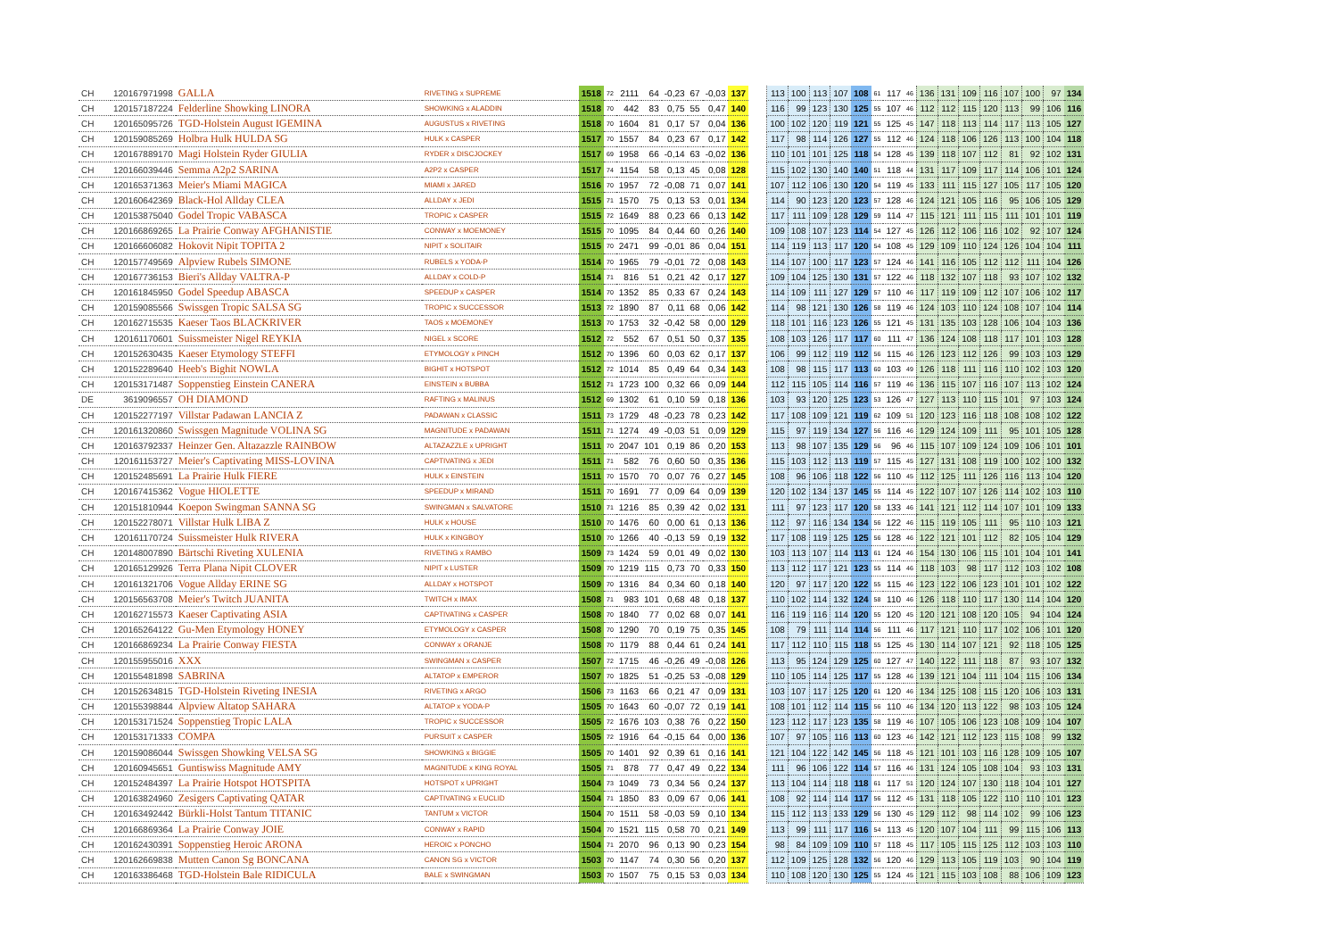| CH | 120167971998 | GALLA | RIVETING x SUPREME | 1518 | 72 | 2111 | 64 | -0,23 | 67 | -0,03 | 137 | | 113 | 100 | 113 | 107 | 108 | 61 | 117 | 46 | 136 | 131 | 109 | 116 | 107 | 100 | 97 | 134 |
| CH | 120157187224 | Felderline Showking LINORA | SHOWKING x ALADDIN | 1518 | 70 | 442 | 83 | 0,75 | 55 | 0,47 | 140 | | 116 | 99 | 123 | 130 | 125 | 55 | 107 | 46 | 112 | 112 | 115 | 120 | 113 | 99 | 106 | 116 |
| CH | 120165095726 | TGD-Holstein August IGEMINA | AUGUSTUS x RIVETING | 1518 | 70 | 1604 | 81 | 0,17 | 57 | 0,04 | 136 | | 100 | 102 | 120 | 119 | 121 | 55 | 125 | 45 | 147 | 118 | 113 | 114 | 117 | 113 | 105 | 127 |
| CH | 120159085269 | Holbra Hulk HULDA SG | HULK x CASPER | 1517 | 70 | 1557 | 84 | 0,23 | 67 | 0,17 | 142 | | 117 | 98 | 114 | 126 | 127 | 55 | 112 | 46 | 124 | 118 | 106 | 126 | 113 | 100 | 104 | 118 |
| CH | 120167889170 | Magi Holstein Ryder GIULIA | RYDER x DISCJOCKEY | 1517 | 69 | 1958 | 66 | -0,14 | 63 | -0,02 | 136 | | 110 | 101 | 101 | 125 | 118 | 54 | 128 | 45 | 139 | 118 | 107 | 112 | 81 | 92 | 102 | 131 |
| CH | 120166039446 | Semma A2p2 SARINA | A2P2 x CASPER | 1517 | 74 | 1154 | 58 | 0,13 | 45 | 0,08 | 128 | | 115 | 102 | 130 | 140 | 140 | 51 | 118 | 44 | 131 | 117 | 109 | 117 | 114 | 106 | 101 | 124 |
| CH | 120165371363 | Meier's Miami MAGICA | MIAMI x JARED | 1516 | 70 | 1957 | 72 | -0,08 | 71 | 0,07 | 141 | | 107 | 112 | 106 | 130 | 120 | 54 | 119 | 45 | 133 | 111 | 115 | 127 | 105 | 117 | 105 | 120 |
| CH | 120160642369 | Black-Hol Allday CLEA | ALLDAY x JEDI | 1515 | 71 | 1570 | 75 | 0,13 | 53 | 0,01 | 134 | | 114 | 90 | 123 | 120 | 123 | 57 | 128 | 46 | 124 | 121 | 105 | 116 | 95 | 106 | 105 | 129 |
| CH | 120153875040 | Godel Tropic VABASCA | TROPIC x CASPER | 1515 | 72 | 1649 | 88 | 0,23 | 66 | 0,13 | 142 | | 117 | 111 | 109 | 128 | 129 | 59 | 114 | 47 | 115 | 121 | 111 | 115 | 111 | 101 | 101 | 119 |
| CH | 120166869265 | La Prairie Conway AFGHANISTIE | CONWAY x MOEMONEY | 1515 | 70 | 1095 | 84 | 0,44 | 60 | 0,26 | 140 | | 109 | 108 | 107 | 123 | 114 | 54 | 127 | 45 | 126 | 112 | 106 | 116 | 102 | 92 | 107 | 124 |
| CH | 120166606082 | Hokovit Nipit TOPITA 2 | NIPIT x SOLITAIR | 1515 | 70 | 2471 | 99 | -0,01 | 86 | 0,04 | 151 | | 114 | 119 | 113 | 117 | 120 | 54 | 108 | 45 | 129 | 109 | 110 | 124 | 126 | 104 | 104 | 111 |
| CH | 120157749569 | Alpview Rubels SIMONE | RUBELS x YODA-P | 1514 | 70 | 1965 | 79 | -0,01 | 72 | 0,08 | 143 | | 114 | 107 | 100 | 117 | 123 | 57 | 124 | 46 | 141 | 116 | 105 | 112 | 112 | 111 | 104 | 126 |
| CH | 120167736153 | Bieri's Allday VALTRA-P | ALLDAY x COLD-P | 1514 | 71 | 816 | 51 | 0,21 | 42 | 0,17 | 127 | | 109 | 104 | 125 | 130 | 131 | 57 | 122 | 46 | 118 | 132 | 107 | 118 | 93 | 107 | 102 | 132 |
| CH | 120161845950 | Godel Speedup ABASCA | SPEEDUP x CASPER | 1514 | 70 | 1352 | 85 | 0,33 | 67 | 0,24 | 143 | | 114 | 109 | 111 | 127 | 129 | 57 | 110 | 46 | 117 | 119 | 109 | 112 | 107 | 106 | 102 | 117 |
| CH | 120159085566 | Swissgen Tropic SALSA SG | TROPIC x SUCCESSOR | 1513 | 72 | 1890 | 87 | 0,11 | 68 | 0,06 | 142 | | 114 | 98 | 121 | 130 | 126 | 58 | 119 | 46 | 124 | 103 | 110 | 124 | 108 | 107 | 104 | 114 |
| CH | 120162715535 | Kaeser Taos BLACKRIVER | TAOS x MOEMONEY | 1513 | 70 | 1753 | 32 | -0,42 | 58 | 0,00 | 129 | | 118 | 101 | 116 | 123 | 126 | 55 | 121 | 45 | 131 | 135 | 103 | 128 | 106 | 104 | 103 | 136 |
| CH | 120161170601 | Suissmeister Nigel REYKIA | NIGEL x SCORE | 1512 | 72 | 552 | 67 | 0,51 | 50 | 0,37 | 135 | | 108 | 103 | 126 | 117 | 117 | 60 | 111 | 47 | 136 | 124 | 108 | 118 | 117 | 101 | 103 | 128 |
| CH | 120152630435 | Kaeser Etymology STEFFI | ETYMOLOGY x PINCH | 1512 | 70 | 1396 | 60 | 0,03 | 62 | 0,17 | 137 | | 106 | 99 | 112 | 119 | 112 | 56 | 115 | 46 | 126 | 123 | 112 | 126 | 99 | 103 | 103 | 129 |
| CH | 120152289640 | Heeb's Bighit NOWLA | BIGHIT x HOTSPOT | 1512 | 72 | 1014 | 85 | 0,49 | 64 | 0,34 | 143 | | 108 | 98 | 115 | 117 | 113 | 60 | 103 | 49 | 126 | 118 | 111 | 116 | 110 | 102 | 103 | 120 |
| CH | 120153171487 | Soppenstieg Einstein CANERA | EINSTEIN x BUBBA | 1512 | 71 | 1723 | 100 | 0,32 | 66 | 0,09 | 144 | | 112 | 115 | 105 | 114 | 116 | 57 | 119 | 46 | 136 | 115 | 107 | 116 | 107 | 113 | 102 | 124 |
| DE | 3619096557 | OH DIAMOND | RAFTING x MALINUS | 1512 | 69 | 1302 | 61 | 0,10 | 59 | 0,18 | 136 | | 103 | 93 | 120 | 125 | 123 | 53 | 126 | 47 | 127 | 113 | 110 | 115 | 101 | 97 | 103 | 124 |
| CH | 120152277197 | Villstar Padawan LANCIA Z | PADAWAN x CLASSIC | 1511 | 73 | 1729 | 48 | -0,23 | 78 | 0,23 | 142 | | 117 | 108 | 109 | 121 | 119 | 62 | 109 | 51 | 120 | 123 | 116 | 118 | 108 | 108 | 102 | 122 |
| CH | 120161320860 | Swissgen Magnitude VOLINA SG | MAGNITUDE x PADAWAN | 1511 | 71 | 1274 | 49 | -0,03 | 51 | 0,09 | 129 | | 115 | 97 | 119 | 134 | 127 | 56 | 116 | 46 | 129 | 124 | 109 | 111 | 95 | 101 | 105 | 128 |
| CH | 120163792337 | Heinzer Gen. Altazazzle RAINBOW | ALTAZAZZLE x UPRIGHT | 1511 | 70 | 2047 | 101 | 0,19 | 86 | 0,20 | 153 | | 113 | 98 | 107 | 135 | 129 | 56 | 96 | 46 | 115 | 107 | 109 | 124 | 109 | 106 | 101 | 101 |
| CH | 120161153727 | Meier's Captivating MISS-LOVINA | CAPTIVATING x JEDI | 1511 | 71 | 582 | 76 | 0,60 | 50 | 0,35 | 136 | | 115 | 103 | 112 | 113 | 119 | 57 | 115 | 45 | 127 | 131 | 108 | 119 | 100 | 102 | 100 | 132 |
| CH | 120152485691 | La Prairie Hulk FIERE | HULK x EINSTEIN | 1511 | 70 | 1570 | 70 | 0,07 | 76 | 0,27 | 145 | | 108 | 96 | 106 | 118 | 122 | 56 | 110 | 45 | 112 | 125 | 111 | 126 | 116 | 113 | 104 | 120 |
| CH | 120167415362 | Vogue HIOLETTE | SPEEDUP x MIRAND | 1511 | 70 | 1691 | 77 | 0,09 | 64 | 0,09 | 139 | | 120 | 102 | 134 | 137 | 145 | 55 | 114 | 45 | 122 | 107 | 107 | 126 | 114 | 102 | 103 | 110 |
| CH | 120151810944 | Koepon Swingman SANNA SG | SWINGMAN x SALVATORE | 1510 | 71 | 1216 | 85 | 0,39 | 42 | 0,02 | 131 | | 111 | 97 | 123 | 117 | 120 | 58 | 133 | 46 | 141 | 121 | 112 | 114 | 107 | 101 | 109 | 133 |
| CH | 120152278071 | Villstar Hulk LIBA Z | HULK x HOUSE | 1510 | 70 | 1476 | 60 | 0,00 | 61 | 0,13 | 136 | | 112 | 97 | 116 | 134 | 134 | 56 | 122 | 46 | 115 | 119 | 105 | 111 | 95 | 110 | 103 | 121 |
| CH | 120161170724 | Suissmeister Hulk RIVERA | HULK x KINGBOY | 1510 | 70 | 1266 | 40 | -0,13 | 59 | 0,19 | 132 | | 117 | 108 | 119 | 125 | 125 | 56 | 128 | 46 | 122 | 121 | 101 | 112 | 82 | 105 | 104 | 129 |
| CH | 120148007890 | Bärtschi Riveting XULENIA | RIVETING x RAMBO | 1509 | 73 | 1424 | 59 | 0,01 | 49 | 0,02 | 130 | | 103 | 113 | 107 | 114 | 113 | 61 | 124 | 46 | 154 | 130 | 106 | 115 | 101 | 104 | 101 | 141 |
| CH | 120165129926 | Terra Plana Nipit CLOVER | NIPIT x LUSTER | 1509 | 70 | 1219 | 115 | 0,73 | 70 | 0,33 | 150 | | 113 | 112 | 117 | 121 | 123 | 55 | 114 | 46 | 118 | 103 | 98 | 117 | 112 | 103 | 102 | 108 |
| CH | 120161321706 | Vogue Allday ERINE SG | ALLDAY x HOTSPOT | 1509 | 70 | 1316 | 84 | 0,34 | 60 | 0,18 | 140 | | 120 | 97 | 117 | 120 | 122 | 55 | 115 | 46 | 123 | 122 | 106 | 123 | 101 | 101 | 102 | 122 |
| CH | 120156563708 | Meier's Twitch JUANITA | TWITCH x IMAX | 1508 | 71 | 983 | 101 | 0,68 | 48 | 0,18 | 137 | | 110 | 102 | 114 | 132 | 124 | 58 | 110 | 46 | 126 | 118 | 110 | 117 | 130 | 114 | 104 | 120 |
| CH | 120162715573 | Kaeser Captivating ASIA | CAPTIVATING x CASPER | 1508 | 70 | 1840 | 77 | 0,02 | 68 | 0,07 | 141 | | 116 | 119 | 116 | 114 | 120 | 55 | 120 | 45 | 120 | 121 | 108 | 120 | 105 | 94 | 104 | 124 |
| CH | 120165264122 | Gu-Men Etymology HONEY | ETYMOLOGY x CASPER | 1508 | 70 | 1290 | 70 | 0,19 | 75 | 0,35 | 145 | | 108 | 79 | 111 | 114 | 114 | 56 | 111 | 46 | 117 | 121 | 110 | 117 | 102 | 106 | 101 | 120 |
| CH | 120166869234 | La Prairie Conway FIESTA | CONWAY x ORANJE | 1508 | 70 | 1179 | 88 | 0,44 | 61 | 0,24 | 141 | | 117 | 112 | 110 | 115 | 118 | 55 | 125 | 45 | 130 | 114 | 107 | 121 | 92 | 118 | 105 | 125 |
| CH | 120155955016 | XXX | SWINGMAN x CASPER | 1507 | 72 | 1715 | 46 | -0,26 | 49 | -0,08 | 126 | | 113 | 95 | 124 | 129 | 125 | 60 | 127 | 47 | 140 | 122 | 111 | 118 | 87 | 93 | 107 | 132 |
| CH | 120155481898 | SABRINA | ALTATOP x EMPEROR | 1507 | 70 | 1825 | 51 | -0,25 | 53 | -0,08 | 129 | | 110 | 105 | 114 | 125 | 117 | 55 | 128 | 46 | 139 | 121 | 104 | 111 | 104 | 115 | 106 | 134 |
| CH | 120152634815 | TGD-Holstein Riveting INESIA | RIVETING x ARGO | 1506 | 73 | 1163 | 66 | 0,21 | 47 | 0,09 | 131 | | 103 | 107 | 117 | 125 | 120 | 61 | 120 | 46 | 134 | 125 | 108 | 115 | 120 | 106 | 103 | 131 |
| CH | 120155398844 | Alpview Altatop SAHARA | ALTATOP x YODA-P | 1505 | 70 | 1643 | 60 | -0,07 | 72 | 0,19 | 141 | | 108 | 101 | 112 | 114 | 115 | 56 | 110 | 46 | 134 | 120 | 113 | 122 | 98 | 103 | 105 | 124 |
| CH | 120153171524 | Soppenstieg Tropic LALA | TROPIC x SUCCESSOR | 1505 | 72 | 1676 | 103 | 0,38 | 76 | 0,22 | 150 | | 123 | 112 | 117 | 123 | 135 | 58 | 119 | 46 | 107 | 105 | 106 | 123 | 108 | 109 | 104 | 107 |
| CH | 120153171333 | COMPA | PURSUIT x CASPER | 1505 | 72 | 1916 | 64 | -0,15 | 64 | 0,00 | 136 | | 107 | 97 | 105 | 116 | 113 | 60 | 123 | 46 | 142 | 121 | 112 | 123 | 115 | 108 | 99 | 132 |
| CH | 120159086044 | Swissgen Showking VELSA SG | SHOWKING x BIGGIE | 1505 | 70 | 1401 | 92 | 0,39 | 61 | 0,16 | 141 | | 121 | 104 | 122 | 142 | 145 | 56 | 118 | 45 | 121 | 101 | 103 | 116 | 128 | 109 | 105 | 107 |
| CH | 120160945651 | Guntiswiss Magnitude AMY | MAGNITUDE x KING ROYAL | 1505 | 71 | 878 | 77 | 0,47 | 49 | 0,22 | 134 | | 111 | 96 | 106 | 122 | 114 | 57 | 116 | 46 | 131 | 124 | 105 | 108 | 104 | 93 | 103 | 131 |
| CH | 120152484397 | La Prairie Hotspot HOTSPITA | HOTSPOT x UPRIGHT | 1504 | 73 | 1049 | 73 | 0,34 | 56 | 0,24 | 137 | | 113 | 104 | 114 | 118 | 118 | 61 | 117 | 51 | 120 | 124 | 107 | 130 | 118 | 104 | 101 | 127 |
| CH | 120163824960 | Zesigers Captivating QATAR | CAPTIVATING x EUCLID | 1504 | 71 | 1850 | 83 | 0,09 | 67 | 0,06 | 141 | | 108 | 92 | 114 | 114 | 117 | 56 | 112 | 45 | 131 | 118 | 105 | 122 | 110 | 110 | 101 | 123 |
| CH | 120163492442 | Bürkli-Holst Tantum TITANIC | TANTUM x VICTOR | 1504 | 70 | 1511 | 58 | -0,03 | 59 | 0,10 | 134 | | 115 | 112 | 113 | 133 | 129 | 56 | 130 | 45 | 129 | 112 | 98 | 114 | 102 | 99 | 106 | 123 |
| CH | 120166869364 | La Prairie Conway JOIE | CONWAY x RAPID | 1504 | 70 | 1521 | 115 | 0,58 | 70 | 0,21 | 149 | | 113 | 99 | 111 | 117 | 116 | 54 | 113 | 45 | 120 | 107 | 104 | 111 | 99 | 115 | 106 | 113 |
| CH | 120162430391 | Soppenstieg Heroic ARONA | HEROIC x PONCHO | 1504 | 71 | 2070 | 96 | 0,13 | 90 | 0,23 | 154 | | 98 | 84 | 109 | 109 | 110 | 57 | 118 | 45 | 117 | 105 | 115 | 125 | 112 | 103 | 103 | 110 |
| CH | 120162669838 | Mutten Canon Sg BONCANA | CANON SG x VICTOR | 1503 | 70 | 1147 | 74 | 0,30 | 56 | 0,20 | 137 | | 112 | 109 | 125 | 128 | 132 | 56 | 120 | 46 | 129 | 113 | 105 | 119 | 103 | 90 | 104 | 119 |
| CH | 120163386468 | TGD-Holstein Bale RIDICULA | BALE x SWINGMAN | 1503 | 70 | 1507 | 75 | 0,15 | 53 | 0,03 | 134 | | 110 | 108 | 120 | 130 | 125 | 55 | 124 | 45 | 121 | 115 | 103 | 108 | 88 | 106 | 109 | 123 |